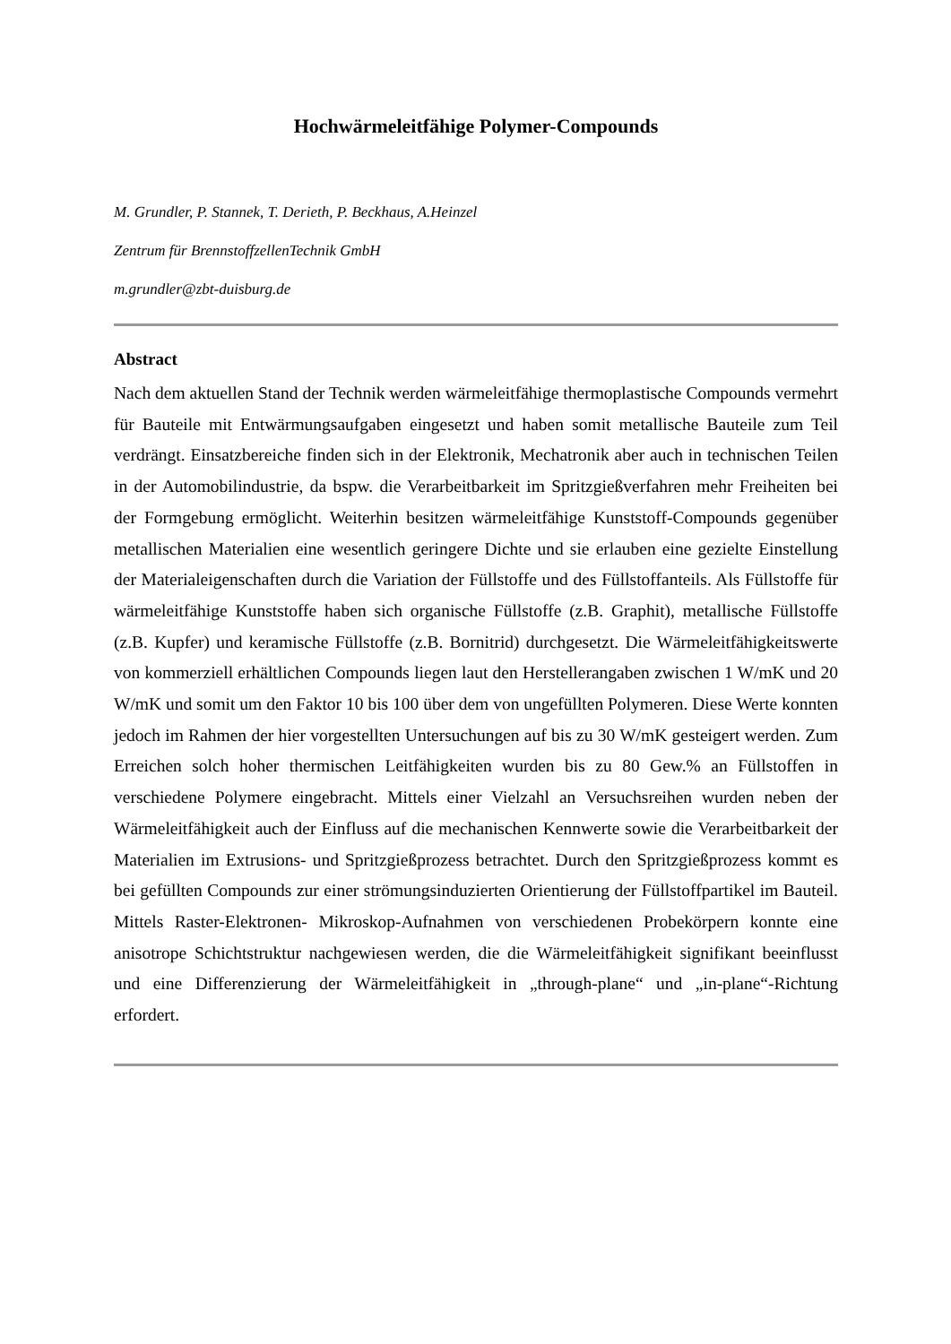Hochwärmeleitfähige Polymer-Compounds
M. Grundler, P. Stannek, T. Derieth, P. Beckhaus, A.Heinzel
Zentrum für BrennstoffzellenTechnik GmbH
m.grundler@zbt-duisburg.de
Abstract
Nach dem aktuellen Stand der Technik werden wärmeleitfähige thermoplastische Compounds vermehrt für Bauteile mit Entwärmungsaufgaben eingesetzt und haben somit metallische Bauteile zum Teil verdrängt. Einsatzbereiche finden sich in der Elektronik, Mechatronik aber auch in technischen Teilen in der Automobilindustrie, da bspw. die Verarbeitbarkeit im Spritzgießverfahren mehr Freiheiten bei der Formgebung ermöglicht. Weiterhin besitzen wärmeleitfähige Kunststoff-Compounds gegenüber metallischen Materialien eine wesentlich geringere Dichte und sie erlauben eine gezielte Einstellung der Materialeigenschaften durch die Variation der Füllstoffe und des Füllstoffanteils. Als Füllstoffe für wärmeleitfähige Kunststoffe haben sich organische Füllstoffe (z.B. Graphit), metallische Füllstoffe (z.B. Kupfer) und keramische Füllstoffe (z.B. Bornitrid) durchgesetzt. Die Wärmeleitfähigkeitswerte von kommerziell erhältlichen Compounds liegen laut den Herstellerangaben zwischen 1 W/mK und 20 W/mK und somit um den Faktor 10 bis 100 über dem von ungefüllten Polymeren. Diese Werte konnten jedoch im Rahmen der hier vorgestellten Untersuchungen auf bis zu 30 W/mK gesteigert werden. Zum Erreichen solch hoher thermischen Leitfähigkeiten wurden bis zu 80 Gew.% an Füllstoffen in verschiedene Polymere eingebracht. Mittels einer Vielzahl an Versuchsreihen wurden neben der Wärmeleitfähigkeit auch der Einfluss auf die mechanischen Kennwerte sowie die Verarbeitbarkeit der Materialien im Extrusions- und Spritzgießprozess betrachtet. Durch den Spritzgießprozess kommt es bei gefüllten Compounds zur einer strömungsinduzierten Orientierung der Füllstoffpartikel im Bauteil. Mittels Raster-Elektronen- Mikroskop-Aufnahmen von verschiedenen Probekörpern konnte eine anisotrope Schichtstruktur nachgewiesen werden, die die Wärmeleitfähigkeit signifikant beeinflusst und eine Differenzierung der Wärmeleitfähigkeit in „through-plane“ und „in-plane“-Richtung erfordert.